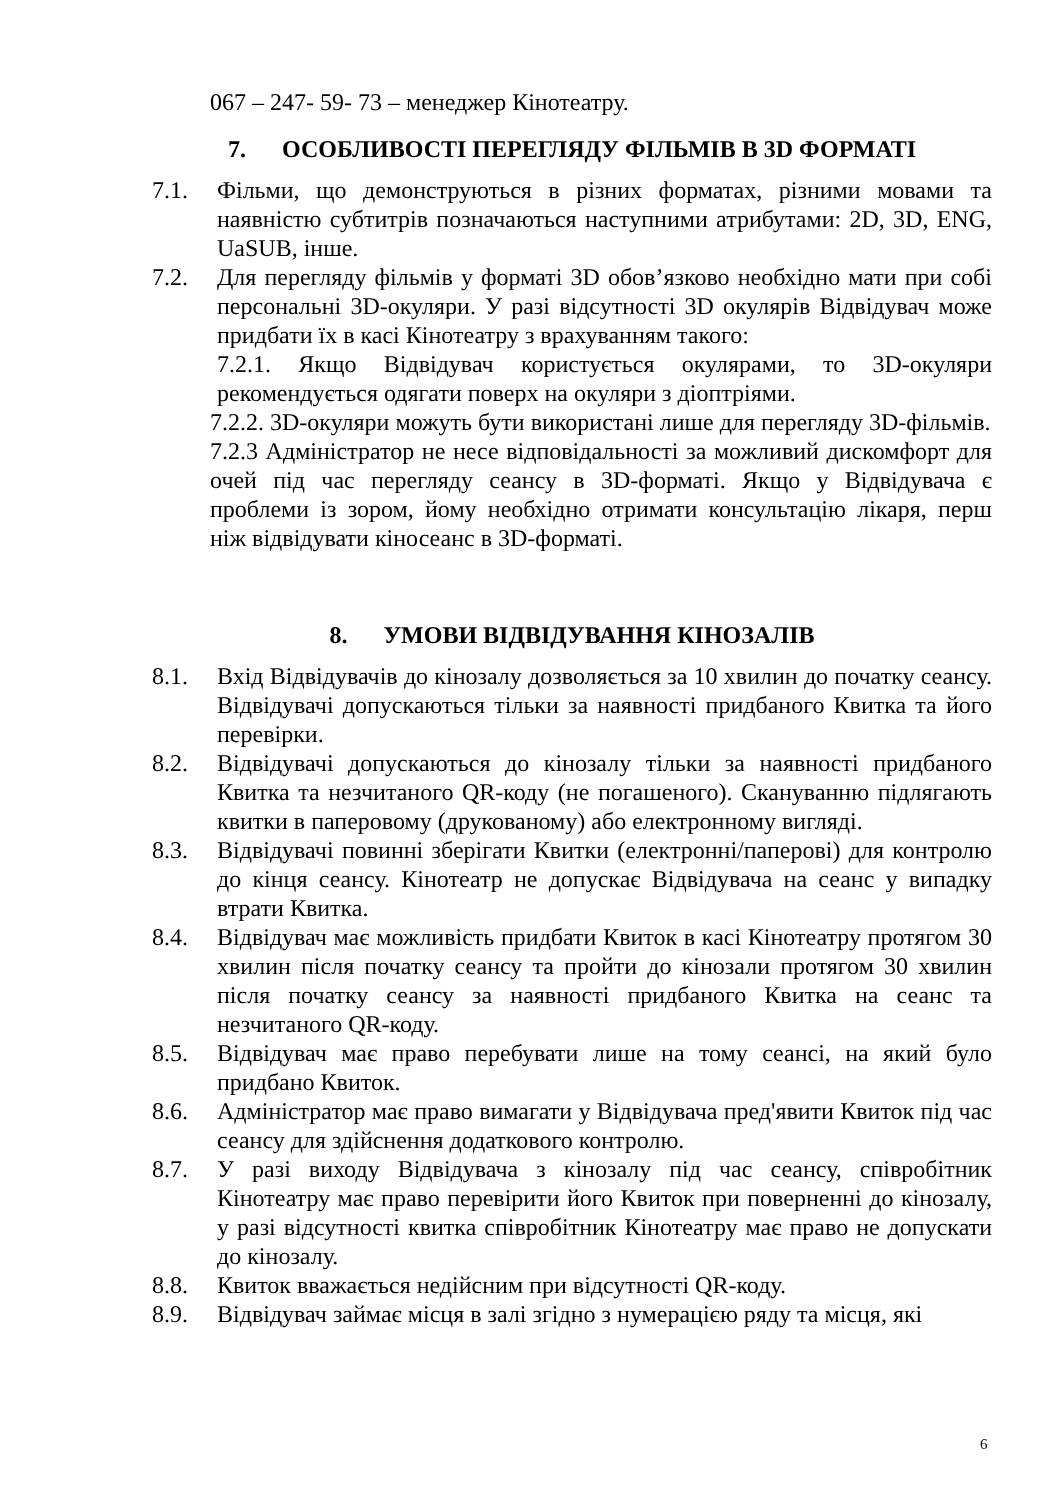067 – 247- 59- 73 – менеджер Кінотеатру.
7. ОСОБЛИВОСТІ ПЕРЕГЛЯДУ ФІЛЬМІВ В 3D ФОРМАТІ
7.1. Фільми, що демонструються в різних форматах, різними мовами та наявністю субтитрів позначаються наступними атрибутами: 2D, 3D, ENG, UaSUB, інше.
7.2. Для перегляду фільмів у форматі 3D обов’язково необхідно мати при собі персональні 3D-окуляри. У разі відсутності 3D окулярів Відвідувач може придбати їх в касі Кінотеатру з врахуванням такого:
7.2.1. Якщо Відвідувач користується окулярами, то 3D-окуляри рекомендується одягати поверх на окуляри з діоптріями.
7.2.2. 3D-окуляри можуть бути використані лише для перегляду 3D-фільмів.
7.2.3 Адміністратор не несе відповідальності за можливий дискомфорт для очей під час перегляду сеансу в 3D-форматі. Якщо у Відвідувача є проблеми із зором, йому необхідно отримати консультацію лікаря, перш ніж відвідувати кіносеанс в 3D-форматі.
8. УМОВИ ВІДВІДУВАННЯ КІНОЗАЛІВ
8.1. Вхід Відвідувачів до кінозалу дозволяється за 10 хвилин до початку сеансу. Відвідувачі допускаються тільки за наявності придбаного Квитка та його перевірки.
8.2. Відвідувачі допускаються до кінозалу тільки за наявності придбаного Квитка та незчитаного QR-коду (не погашеного). Скануванню підлягають квитки в паперовому (друкованому) або електронному вигляді.
8.3. Відвідувачі повинні зберігати Квитки (електронні/паперові) для контролю до кінця сеансу. Кінотеатр не допускає Відвідувача на сеанс у випадку втрати Квитка.
8.4. Відвідувач має можливість придбати Квиток в касі Кінотеатру протягом 30 хвилин після початку сеансу та пройти до кінозали протягом 30 хвилин після початку сеансу за наявності придбаного Квитка на сеанс та незчитаного QR-коду.
8.5. Відвідувач має право перебувати лише на тому сеансі, на який було придбано Квиток.
8.6. Адміністратор має право вимагати у Відвідувача пред'явити Квиток під час сеансу для здійснення додаткового контролю.
8.7. У разі виходу Відвідувача з кінозалу під час сеансу, співробітник Кінотеатру має право перевірити його Квиток при поверненні до кінозалу, у разі відсутності квитка співробітник Кінотеатру має право не допускати до кінозалу.
8.8. Квиток вважається недійсним при відсутності QR-коду.
8.9. Відвідувач займає місця в залі згідно з нумерацією ряду та місця, які
6